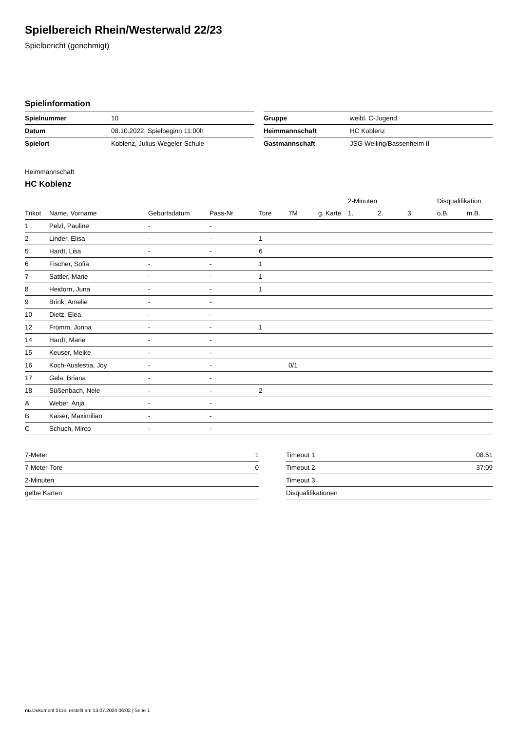Spielbereich Rhein/Westerwald 22/23
Spielbericht (genehmigt)
Spielinformation
| Spielnummer | 10 |
| Datum | 08.10.2022, Spielbeginn 11:00h |
| Spielort | Koblenz, Julius-Wegeler-Schule |
| Gruppe | weibl. C-Jugend |
| Heimmannschaft | HC Koblenz |
| Gastmannschaft | JSG Welling/Bassenheim II |
Heimmannschaft
HC Koblenz
| | | | | | | | 2-Minuten | | | Disqualifikation | |
| --- | --- | --- | --- | --- | --- | --- | --- | --- | --- | --- | --- |
| Trikot | Name, Vorname | Geburtsdatum | Pass-Nr | Tore | 7M | g. Karte | 1. | 2. | 3. | o.B. | m.B. |
| 1 | Pelzl, Pauline | - | - | | | | | | | | |
| 2 | Linder, Elisa | - | - | 1 | | | | | | | |
| 5 | Hardt, Lisa | - | - | 6 | | | | | | | |
| 6 | Fischer, Sofia | - | - | 1 | | | | | | | |
| 7 | Sattler, Marie | - | - | 1 | | | | | | | |
| 8 | Heidorn, Juna | - | - | 1 | | | | | | | |
| 9 | Brink, Amelie | - | - | | | | | | | | |
| 10 | Dietz, Elea | - | - | | | | | | | | |
| 12 | Fromm, Jonna | - | - | 1 | | | | | | | |
| 14 | Hardt, Marie | - | - | | | | | | | | |
| 15 | Keuser, Meike | - | - | | | | | | | | |
| 16 | Koch-Auslestia, Joy | - | - | | 0/1 | | | | | | |
| 17 | Gela, Briana | - | - | | | | | | | | |
| 18 | Süßenbach, Nele | - | - | 2 | | | | | | | |
| A | Weber, Anja | - | - | | | | | | | | |
| B | Kaiser, Maximilian | - | - | | | | | | | | |
| C | Schuch, Mirco | - | - | | | | | | | | |
| 7-Meter | 1 |
| 7-Meter-Tore | 0 |
| 2-Minuten | |
| gelbe Karten | |
| Timeout 1 | 08:51 |
| Timeout 2 | 37:09 |
| Timeout 3 | |
| Disqualifikationen | |
nu.Dokument 011e, erstellt am 13.07.2024 06:02 | Seite 1